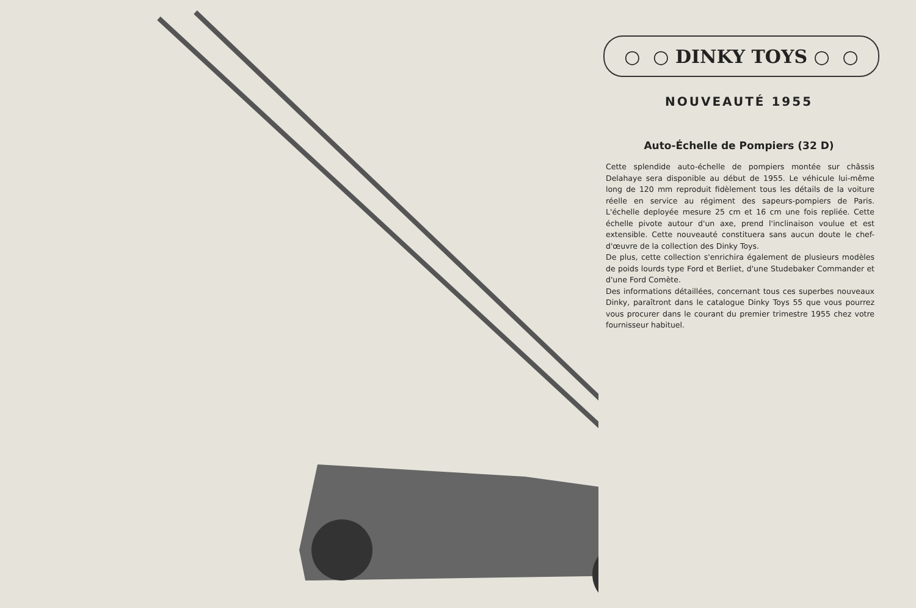○ ○ DINKY TOYS ○ ○
NOUVEAUTÉ 1955
Auto-Échelle de Pompiers (32 D)
Cette splendide auto-échelle de pompiers montée sur châssis Delahaye sera disponible au début de 1955. Le véhicule lui-même long de 120 mm reproduit fidèlement tous les détails de la voiture réelle en service au régiment des sapeurs-pompiers de Paris. L'échelle deployée mesure 25 cm et 16 cm une fois repliée. Cette échelle pivote autour d'un axe, prend l'inclinaison voulue et est extensible. Cette nouveauté constituera sans aucun doute le chef-d'œuvre de la collection des Dinky Toys.
De plus, cette collection s'enrichira également de plusieurs modèles de poids lourds type Ford et Berliet, d'une Studebaker Commander et d'une Ford Comète.
Des informations détaillées, concernant tous ces superbes nouveaux Dinky, paraîtront dans le catalogue Dinky Toys 55 que vous pourrez vous procurer dans le courant du premier trimestre 1955 chez votre fournisseur habituel.